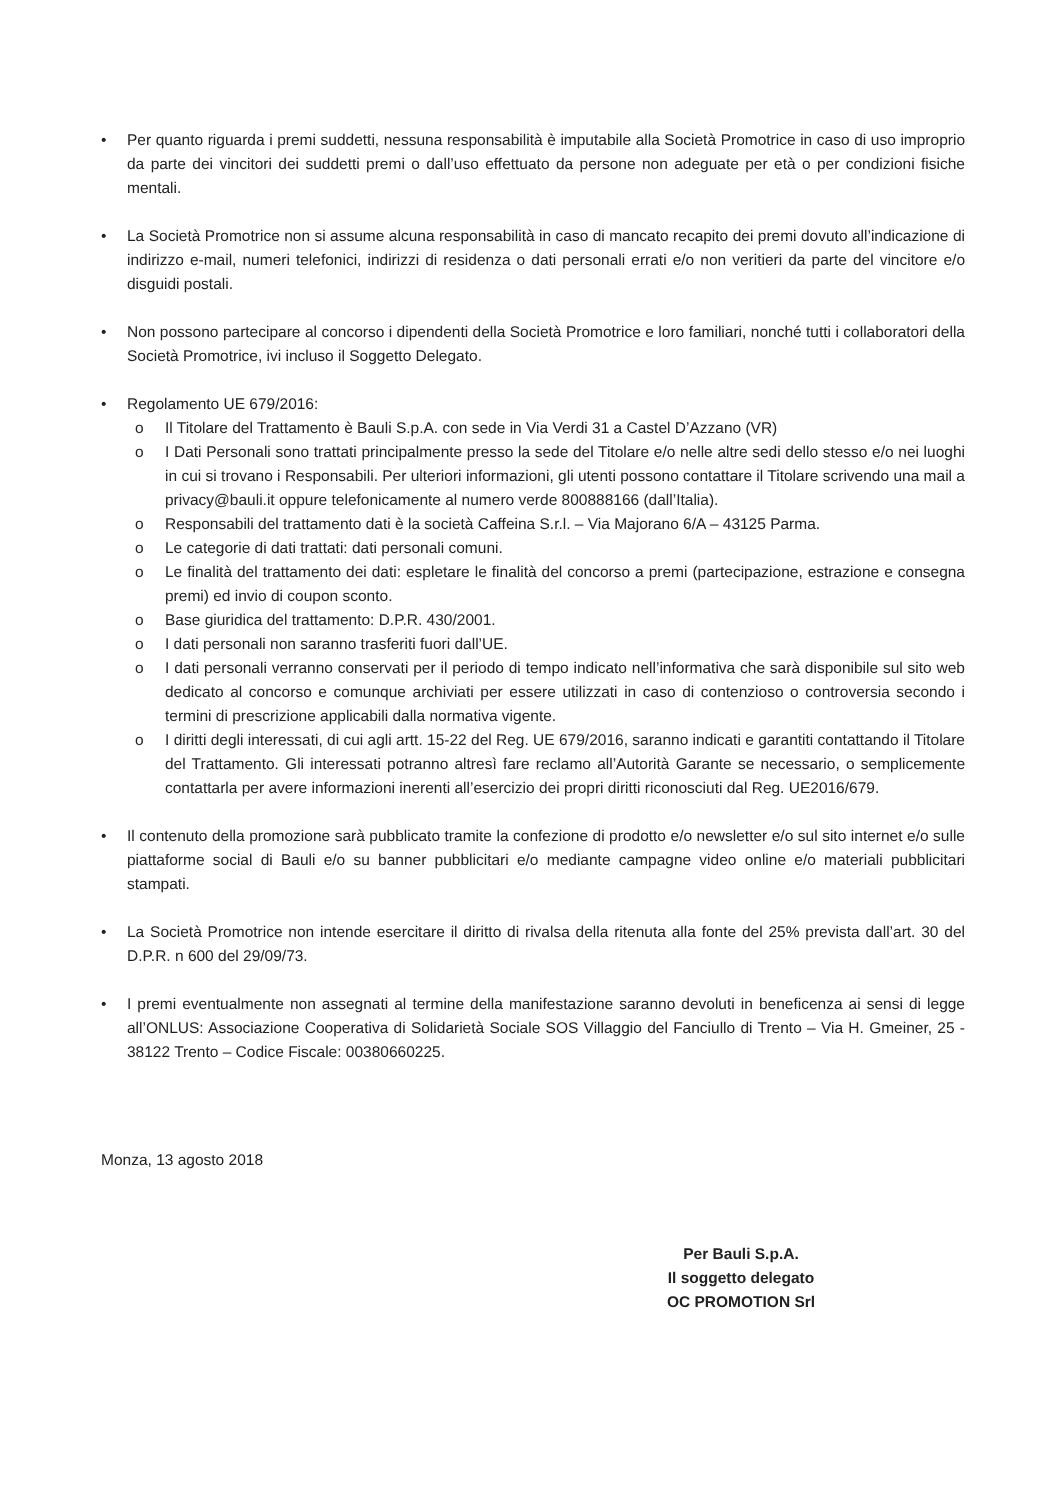• Per quanto riguarda i premi suddetti, nessuna responsabilità è imputabile alla Società Promotrice in caso di uso improprio da parte dei vincitori dei suddetti premi o dall’uso effettuato da persone non adeguate per età o per condizioni fisiche mentali.
• La Società Promotrice non si assume alcuna responsabilità in caso di mancato recapito dei premi dovuto all’indicazione di indirizzo e-mail, numeri telefonici, indirizzi di residenza o dati personali errati e/o non veritieri da parte del vincitore e/o disguidi postali.
• Non possono partecipare al concorso i dipendenti della Società Promotrice e loro familiari, nonché tutti i collaboratori della Società Promotrice, ivi incluso il Soggetto Delegato.
• Regolamento UE 679/2016:
o Il Titolare del Trattamento è Bauli S.p.A. con sede in Via Verdi 31 a Castel D’Azzano (VR)
o I Dati Personali sono trattati principalmente presso la sede del Titolare e/o nelle altre sedi dello stesso e/o nei luoghi in cui si trovano i Responsabili. Per ulteriori informazioni, gli utenti possono contattare il Titolare scrivendo una mail a privacy@bauli.it oppure telefonicamente al numero verde 800888166 (dall’Italia).
o Responsabili del trattamento dati è la società Caffeina S.r.l. – Via Majorano 6/A – 43125 Parma.
o Le categorie di dati trattati: dati personali comuni.
o Le finalità del trattamento dei dati: espletare le finalità del concorso a premi (partecipazione, estrazione e consegna premi) ed invio di coupon sconto.
o Base giuridica del trattamento: D.P.R. 430/2001.
o I dati personali non saranno trasferiti fuori dall’UE.
o I dati personali verranno conservati per il periodo di tempo indicato nell’informativa che sarà disponibile sul sito web dedicato al concorso e comunque archiviati per essere utilizzati in caso di contenzioso o controversia secondo i termini di prescrizione applicabili dalla normativa vigente.
o I diritti degli interessati, di cui agli artt. 15-22 del Reg. UE 679/2016, saranno indicati e garantiti contattando il Titolare del Trattamento. Gli interessati potranno altresì fare reclamo all’Autorità Garante se necessario, o semplicemente contattarla per avere informazioni inerenti all’esercizio dei propri diritti riconosciuti dal Reg. UE2016/679.
• Il contenuto della promozione sarà pubblicato tramite la confezione di prodotto e/o newsletter e/o sul sito internet e/o sulle piattaforme social di Bauli e/o su banner pubblicitari e/o mediante campagne video online e/o materiali pubblicitari stampati.
• La Società Promotrice non intende esercitare il diritto di rivalsa della ritenuta alla fonte del 25% prevista dall’art. 30 del D.P.R. n 600 del 29/09/73.
• I premi eventualmente non assegnati al termine della manifestazione saranno devoluti in beneficenza ai sensi di legge all’ONLUS: Associazione Cooperativa di Solidarietà Sociale SOS Villaggio del Fanciullo di Trento – Via H. Gmeiner, 25 - 38122 Trento – Codice Fiscale: 00380660225.
Monza, 13 agosto 2018
Per Bauli S.p.A.
Il soggetto delegato
OC PROMOTION Srl